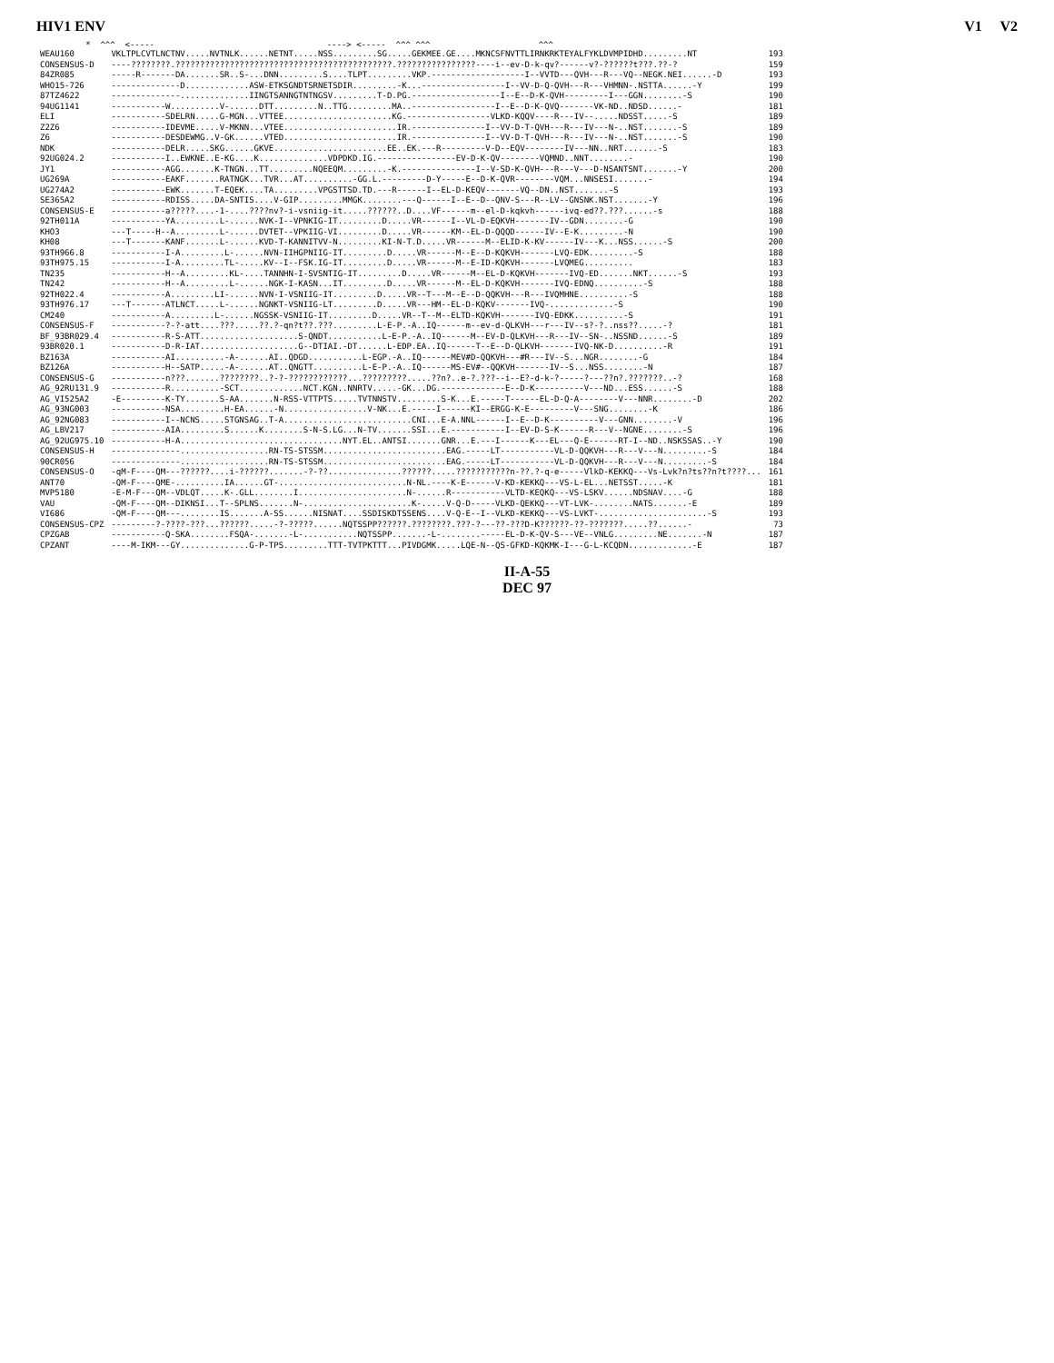HIV1 ENV V1 V2
* ^^^ <----- ----> <----- ^^^ ^^^ ^^^
| WEAU160 | VKLTPLCVTLNCTNV.....NVTNLK......NETNT.....NSS.........SG.....GEKMEE.GE....MKNCSFNVTTLIRNKRKTEYALFYKLDVMPIDHD.........NT | 193 |
| CONSENSUS-D | ----????????.????????????????????????????????????????????.????????????????----i--ev-D-k-qv?------v?-??????t???.??-? | 159 |
| 84ZR085 | -----R-------DA.......SR..S-...DNN.........S....TLPT.........VKP.-------------------I--VVTD---QVH---R---VQ--NEGK.NEI......-D | 193 |
| WHO15-726 | --------------D.............ASW-ETKSGNDTSRNETSDIR.........-K...-----------------I--VV-D-Q-QVH---R---VHMNN-.NSTTA......-Y | 199 |
| 87TZ4622 | --------------..............IINGTSANNGTNTNGSV.........T-D.PG.------------------I--E--D-K-QVH---------I---GGN........-S | 190 |
| 94UG1141 | -----------W..........V-......DTT.........N..TTG.........MA..-----------------I--E--D-K-QVQ-------VK-ND..NDSD......- | 181 |
| ELI | -----------SDELRN.....G-MGN...VTTEE......................KG.-----------------VLKD-KQQV----R---IV--.....NDSST.....-S | 189 |
| Z2Z6 | -----------IDEVME.....V-MKNN...VTEE.......................IR.---------------I--VV-D-T-QVH---R---IV---N-..NST.......-S | 189 |
| Z6 | -----------DESDEWMG..V-GK......VTED.......................IR.---------------I--VV-D-T-QVH---R---IV---N-..NST.......-S | 190 |
| NDK | -----------DELR.....SKG......GKVE.......................EE..EK.---R---------V-D--EQV--------IV---NN..NRT.......-S | 183 |
| 92UG024.2 | -----------I..EWKNE..E-KG....K..............VDPDKD.IG.----------------EV-D-K-QV--------VQMND..NNT........- | 190 |
| JY1 | -----------AGG.......K-TNGN...TT.........NQEEQM.........-K.---------------I--V-SD-K-QVH---R---V---D-NSANTSNT.......-Y | 200 |
| UG269A | -----------EAKF.......RATNGK...TVR...AT..........-GG.L.---------D-Y-----E--D-K-QVR--------VQM...NNSESI.......- | 194 |
| UG274A2 | -----------EWK.......T-EQEK....TA.........VPGSTTSD.TD.---R------I--EL-D-KEQV-------VQ--DN..NST.......-S | 193 |
| SE365A2 | -----------RDISS.....DA-SNTIS....V-GIP.........MMGK........---Q------I--E--D--QNV-S---R--LV--GNSNK.NST.......-Y | 196 |
| CONSENSUS-E | -----------a?????....-1-....????nv?-i-vsniig-it.....??????..D....VF------m--el-D-kqkvh------ivq-ed??.???......-s | 188 |
| 92TH011A | -----------YA.........L-......NVK-I--VPNKIG-IT.........D.....VR------I--VL-D-EQKVH-------IV--GDN........-G | 190 |
| KHO3 | ---T-----H--A.........L-......DVTET--VPKIIG-VI.........D.....VR------KM--EL-D-QQQD------IV--E-K.........-N | 190 |
| KH08 | ---T-------KANF.......L-......KVD-T-KANNITVV-N.........KI-N-T.D.....VR------M--ELID-K-KV------IV---K...NSS......-S | 200 |
| 93TH966.8 | -----------I-A.........L-......NVN-IIHGPNIIG-IT.........D.....VR------M--E--D-KQKVH-------LVQ-EDK.........-S | 188 |
| 93TH975.15 | -----------I-A.........TL-.....KV--I--FSK.IG-IT.........D.....VR------M--E-ID-KQKVH-------LVQMEG.......... | 183 |
| TN235 | -----------H--A.........KL-....TANNHN-I-SVSNTIG-IT.........D.....VR------M--EL-D-KQKVH-------IVQ-ED.......NKT......-S | 193 |
| TN242 | -----------H--A.........L-......NGK-I-KASN...IT.........D.....VR------M--EL-D-KQKVH-------IVQ-EDNQ..........-S | 188 |
| 92TH022.4 | -----------A.........LI-......NVN-I-VSNIIG-IT.........D.....VR--T---M--E--D-QQKVH---R---IVQMHNE..........-S | 188 |
| 93TH976.17 | ---T-------ATLNCT.....L-......NGNKT-VSNIIG-LT.........D.....VR---HM--EL-D-KQKV-------IVQ-.............-S | 190 |
| CM240 | -----------A.........L-......NGSSK-VSNIIG-IT.........D.....VR--T--M--ELTD-KQKVH-------IVQ-EDKK..........-S | 191 |
| CONSENSUS-F | -----------?-?-att....???.....??.?-qn?t??.???.........L-E-P.-A..IQ------m--ev-d-QLKVH---r---IV--s?-?..nss??.....-? | 181 |
| BF_93BR029.4 | -----------R-S-ATT....................S-QNDT...........L-E-P.-A..IQ------M--EV-D-QLKVH---R---IV--SN-..NSSND......-S | 189 |
| 93BR020.1 | -----------D-R-IAT....................G--DTIAI.-DT......L-EDP.EA..IQ------T--E--D-QLKVH-------IVQ-NK-D..........-R | 191 |
| BZ163A | -----------AI..........-A-......AI..QDGD...........L-EGP.-A..IQ------MEV#D-QQKVH---#R---IV--S...NGR........-G | 184 |
| BZ126A | -----------H--SATP.....-A-......AT..QNGTT..........L-E-P.-A..IQ------MS-EV#--QQKVH-------IV--S...NSS........-N | 187 |
| CONSENSUS-G | -----------n???.......????????..?-?-????????????...?????????.....??n?..e-?.???--i--E?-d-k-?-----?---??n?.???????..-? | 168 |
| AG_92RU131.9 | -----------R..........-SCT.............NCT.KGN..NNRTV.....-GK...DG.-------------E--D-K----------V---ND...ESS......-S | 188 |
| AG_VI525A2 | -E---------K-TY.......S-AA.......N-RSS-VTTPTS.....TVTNNSTV.........S-K...E.-----T------EL-D-Q-A--------V---NNR........-D | 202 |
| AG_93NG003 | -----------NSA.........H-EA......-N.................V-NK...E.-----I------KI--ERGG-K-E---------V---SNG........-K | 186 |
| AG_92NG083 | -----------I--NCNS.....STGNSAG..T-A..........................CNI...E-A.NNL------I--E--D-K----------V---GNN........-V | 196 |
| AG_LBV217 | -----------AIA.........S......K........S-N-S.LG...N-TV.......SSI...E.-----------I--EV-D-S-K------R---V--NGNE........-S | 196 |
| AG_92UG975.10 | -----------H-A.................................NYT.EL..ANTSI.......GNR...E.---I------K---EL---Q-E------RT-I--ND..NSKSSAS..-Y | 190 |
| CONSENSUS-H | --------------..................RN-TS-STSSM.........................EAG.-----LT-----------VL-D-QQKVH---R---V---N.........-S | 184 |
| 90CR056 | --------------..................RN-TS-STSSM.........................EAG.-----LT-----------VL-D-QQKVH---R---V---N.........-S | 184 |
| CONSENSUS-O | -qM-F----QM---??????....i-??????.......-?-??...............??????.....???????????n-??.?-q-e-----VlkD-KEKKQ---Vs-Lvk?n?ts??n?t????... | 161 |
| ANT70 | -QM-F----QME-..........IA......GT-..........................N-NL.----K-E------V-KD-KEKKQ---VS-L-EL...NETSST.....-K | 181 |
| MVP5180 | -E-M-F---QM--VDLQT.....K-.GLL........I......................N-......R-----------VLTD-KEQKQ---VS-LSKV......NDSNAV....-G | 188 |
| VAU | -QM-F----QM--DIKNSI...T--SPLNS.......N-......................K-.....V-Q-D-----VLKD-QEKKQ---VT-LVK-........NATS.......-E | 189 |
| VI686 | -QM-F----QM---........IS.......A-SS......NISNAT....SSDISKDTSSENS....V-Q-E--I--VLKD-KEKKQ---VS-LVKT-......................-S | 193 |
| CONSENSUS-CPZ | ---------?-????-???...??????.....-?-?????......NQTSSPP??????.????????.???-?---??-???D-K??????-??-???????.....??......- | 73 |
| CPZGAB | -----------Q-SKA........FSQA-.......-L-...........NQTSSPP.......-L-........-----EL-D-K-QV-S---VE--VNLG.........NE.......-N | 187 |
| CPZANT | ----M-IKM---GY..............G-P-TPS.........TTT-TVTPKTTT...PIVDGMK.....LQE-N--QS-GFKD-KQKMK-I---G-L-KCQDN.............-E | 187 |
II-A-55
DEC 97